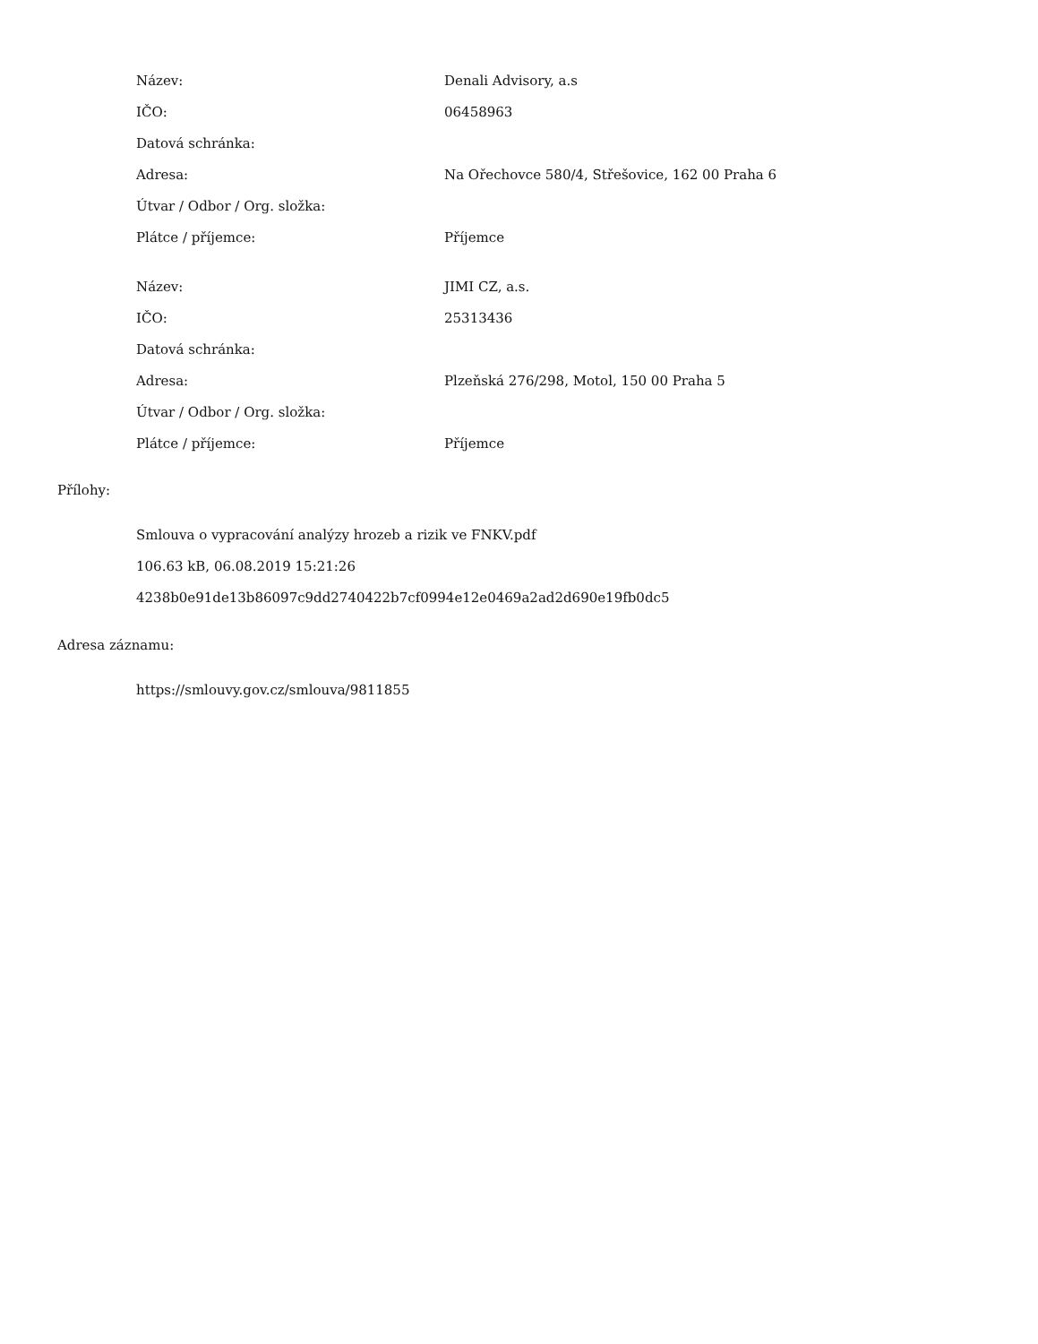| Název: | Denali Advisory, a.s |
| IČO: | 06458963 |
| Datová schránka: | |
| Adresa: | Na Ořechovce 580/4, Střešovice, 162 00 Praha 6 |
| Útvar / Odbor / Org. složka: | |
| Plátce / příjemce: | Příjemce |
| Název: | JIMI CZ, a.s. |
| IČO: | 25313436 |
| Datová schránka: | |
| Adresa: | Plzeňská 276/298, Motol, 150 00 Praha 5 |
| Útvar / Odbor / Org. složka: | |
| Plátce / příjemce: | Příjemce |
Přílohy:
Smlouva o vypracování analýzy hrozeb a rizik ve FNKV.pdf
106.63 kB, 06.08.2019 15:21:26
4238b0e91de13b86097c9dd2740422b7cf0994e12e0469a2ad2d690e19fb0dc5
Adresa záznamu:
https://smlouvy.gov.cz/smlouva/9811855